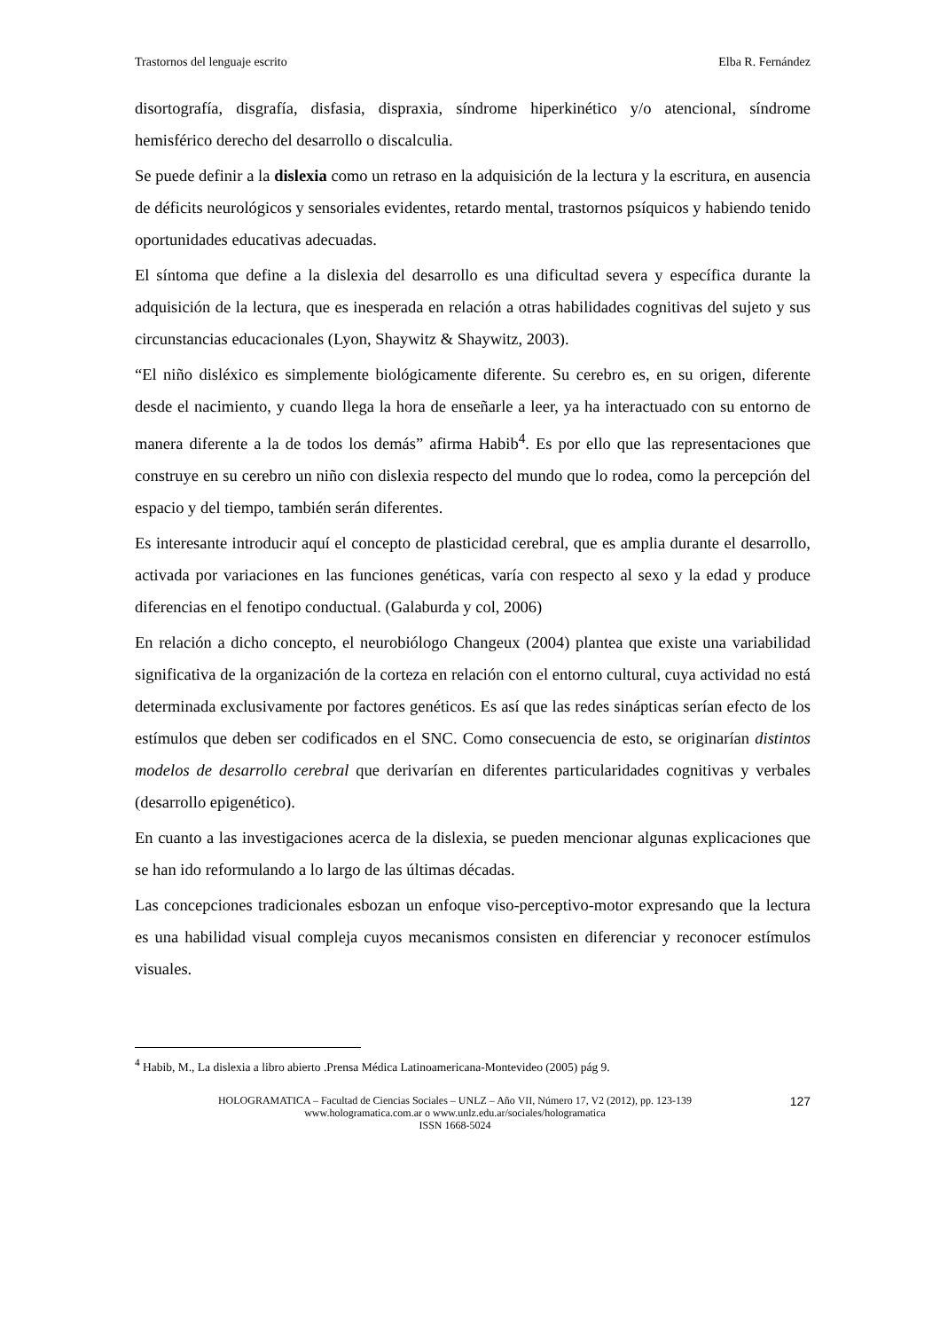Trastornos del lenguaje escrito Elba R. Fernández
disortografía, disgrafía, disfasia, dispraxia, síndrome hiperkinético y/o atencional, síndrome hemisférico derecho del desarrollo o discalculia.
Se puede definir a la dislexia como un retraso en la adquisición de la lectura y la escritura, en ausencia de déficits neurológicos y sensoriales evidentes, retardo mental, trastornos psíquicos y habiendo tenido oportunidades educativas adecuadas.
El síntoma que define a la dislexia del desarrollo es una dificultad severa y específica durante la adquisición de la lectura, que es inesperada en relación a otras habilidades cognitivas del sujeto y sus circunstancias educacionales (Lyon, Shaywitz & Shaywitz, 2003).
“El niño disléxico es simplemente biológicamente diferente. Su cerebro es, en su origen, diferente desde el nacimiento, y cuando llega la hora de enseñarle a leer, ya ha interactuado con su entorno de manera diferente a la de todos los demás” afirma Habib<sup>4</sup>. Es por ello que las representaciones que construye en su cerebro un niño con dislexia respecto del mundo que lo rodea, como la percepción del espacio y del tiempo, también serán diferentes.
Es interesante introducir aquí el concepto de plasticidad cerebral, que es amplia durante el desarrollo, activada por variaciones en las funciones genéticas, varía con respecto al sexo y la edad y produce diferencias en el fenotipo conductual. (Galaburda y col, 2006)
En relación a dicho concepto, el neurobiólogo Changeux (2004) plantea que existe una variabilidad significativa de la organización de la corteza en relación con el entorno cultural, cuya actividad no está determinada exclusivamente por factores genéticos. Es así que las redes sinápticas serían efecto de los estímulos que deben ser codificados en el SNC. Como consecuencia de esto, se originarían distintos modelos de desarrollo cerebral que derivarían en diferentes particularidades cognitivas y verbales (desarrollo epigenético).
En cuanto a las investigaciones acerca de la dislexia, se pueden mencionar algunas explicaciones que se han ido reformulando a lo largo de las últimas décadas.
Las concepciones tradicionales esbozan un enfoque viso-perceptivo-motor expresando que la lectura es una habilidad visual compleja cuyos mecanismos consisten en diferenciar y reconocer estímulos visuales.
<sup>4</sup> Habib, M., La dislexia a libro abierto .Prensa Médica Latinoamericana-Montevideo (2005) pág 9.
HOLOGRAMATICA – Facultad de Ciencias Sociales – UNLZ – Año VII, Número 17, V2 (2012), pp. 123-139
www.hologramatica.com.ar o www.unlz.edu.ar/sociales/hologramatica
ISSN 1668-5024
127